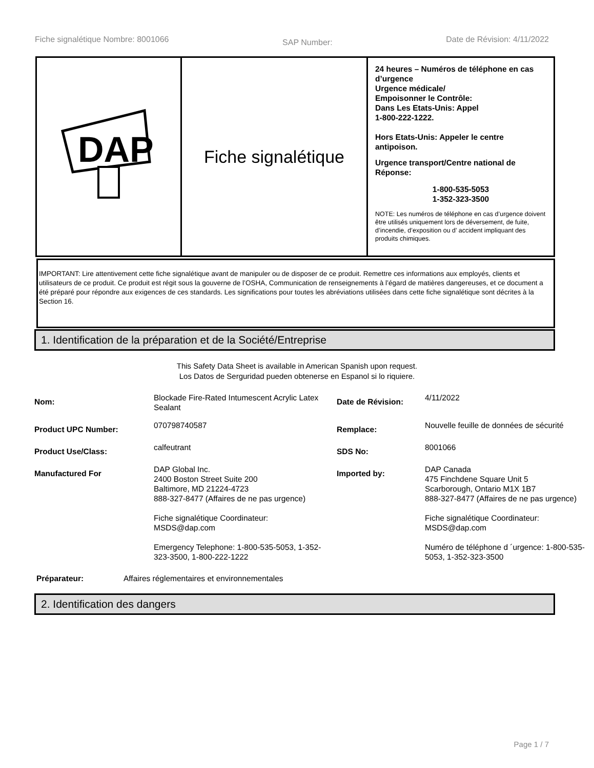Fiche signalétique Nombre: 8001066 SAP Number: Date de Révision: 4/11/2022
DAP
Fiche signalétique
24 heures – Numéros de téléphone en cas d’urgence
Urgence médicale/
Empoisonner le Contrôle:
Dans Les Etats-Unis: Appel
1-800-222-1222.
Hors Etats-Unis: Appeler le centre antipoison.
Urgence transport/Centre national de Réponse:
1-800-535-5053
1-352-323-3500
NOTE: Les numéros de téléphone en cas d’urgence doivent être utilisés uniquement lors de déversement, de fuite, d’incendie, d’exposition ou d’ accident impliquant des produits chimiques.
IMPORTANT: Lire attentivement cette fiche signalétique avant de manipuler ou de disposer de ce produit. Remettre ces informations aux employés, clients et utilisateurs de ce produit. Ce produit est régit sous la gouverne de l’OSHA, Communication de renseignements à l’égard de matières dangereuses, et ce document a été préparé pour répondre aux exigences de ces standards. Les significations pour toutes les abréviations utilisées dans cette fiche signalétique sont décrites à la Section 16.
1. Identification de la préparation et de la Société/Entreprise
This Safety Data Sheet is available in American Spanish upon request.
Los Datos de Serguridad pueden obtenerse en Espanol si lo riquiere.
| Nom: | Blockade Fire-Rated Intumescent Acrylic Latex Sealant | Date de Révision: | 4/11/2022 |
| Product UPC Number: | 070798740587 | Remplace: | Nouvelle feuille de données de sécurité |
| Product Use/Class: | calfeutrant | SDS No: | 8001066 |
| Manufactured For | DAP Global Inc. 2400 Boston Street Suite 200 Baltimore, MD 21224-4723 888-327-8477 (Affaires de ne pas urgence) Fiche signalétique Coordinateur: MSDS@dap.com Emergency Telephone: 1-800-535-5053, 1-352-323-3500, 1-800-222-1222 | Imported by: | DAP Canada 475 Finchdene Square Unit 5 Scarborough, Ontario M1X 1B7 888-327-8477 (Affaires de ne pas urgence) Fiche signalétique Coordinateur: MSDS@dap.com Numéro de téléphone d ´urgence: 1-800-535-5053, 1-352-323-3500 |
Préparateur: Affaires réglementaires et environnementales
2. Identification des dangers
Page 1 / 7